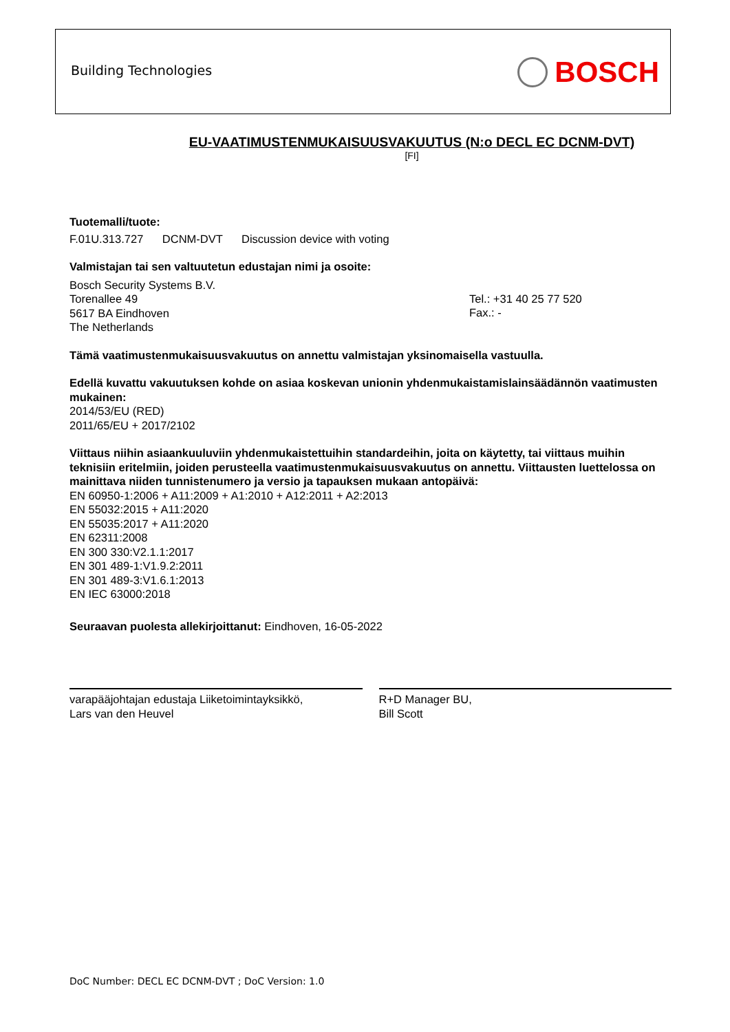Building Technologies BOSCH
EU-VAATIMUSTENMUKAISUUSVAKUUTUS (N:o DECL EC DCNM-DVT)
[FI]
Tuotemalli/tuote:
F.01U.313.727 DCNM-DVT Discussion device with voting
Valmistajan tai sen valtuutetun edustajan nimi ja osoite:
Bosch Security Systems B.V.
Torenallee 49
5617 BA Eindhoven
The Netherlands
Tel.: +31 40 25 77 520
Fax.: -
Tämä vaatimustenmukaisuusvakuutus on annettu valmistajan yksinomaisella vastuulla.
Edellä kuvattu vakuutuksen kohde on asiaa koskevan unionin yhdenmukaistamislainsäädännön vaatimusten mukainen:
2014/53/EU (RED)
2011/65/EU + 2017/2102
Viittaus niihin asiaankuuluviin yhdenmukaistettuihin standardeihin, joita on käytetty, tai viittaus muihin teknisiin eritelmiin, joiden perusteella vaatimustenmukaisuusvakuutus on annettu. Viittausten luettelossa on mainittava niiden tunnistenumero ja versio ja tapauksen mukaan antopäivä:
EN 60950-1:2006 + A11:2009 + A1:2010 + A12:2011 + A2:2013
EN 55032:2015 + A11:2020
EN 55035:2017 + A11:2020
EN 62311:2008
EN 300 330:V2.1.1:2017
EN 301 489-1:V1.9.2:2011
EN 301 489-3:V1.6.1:2013
EN IEC 63000:2018
Seuraavan puolesta allekirjoittanut: Eindhoven, 16-05-2022
varapääjohtajan edustaja Liiketoimintayksikkö,
Lars van den Heuvel
R+D Manager BU,
Bill Scott
DoC Number: DECL EC DCNM-DVT ; DoC Version: 1.0